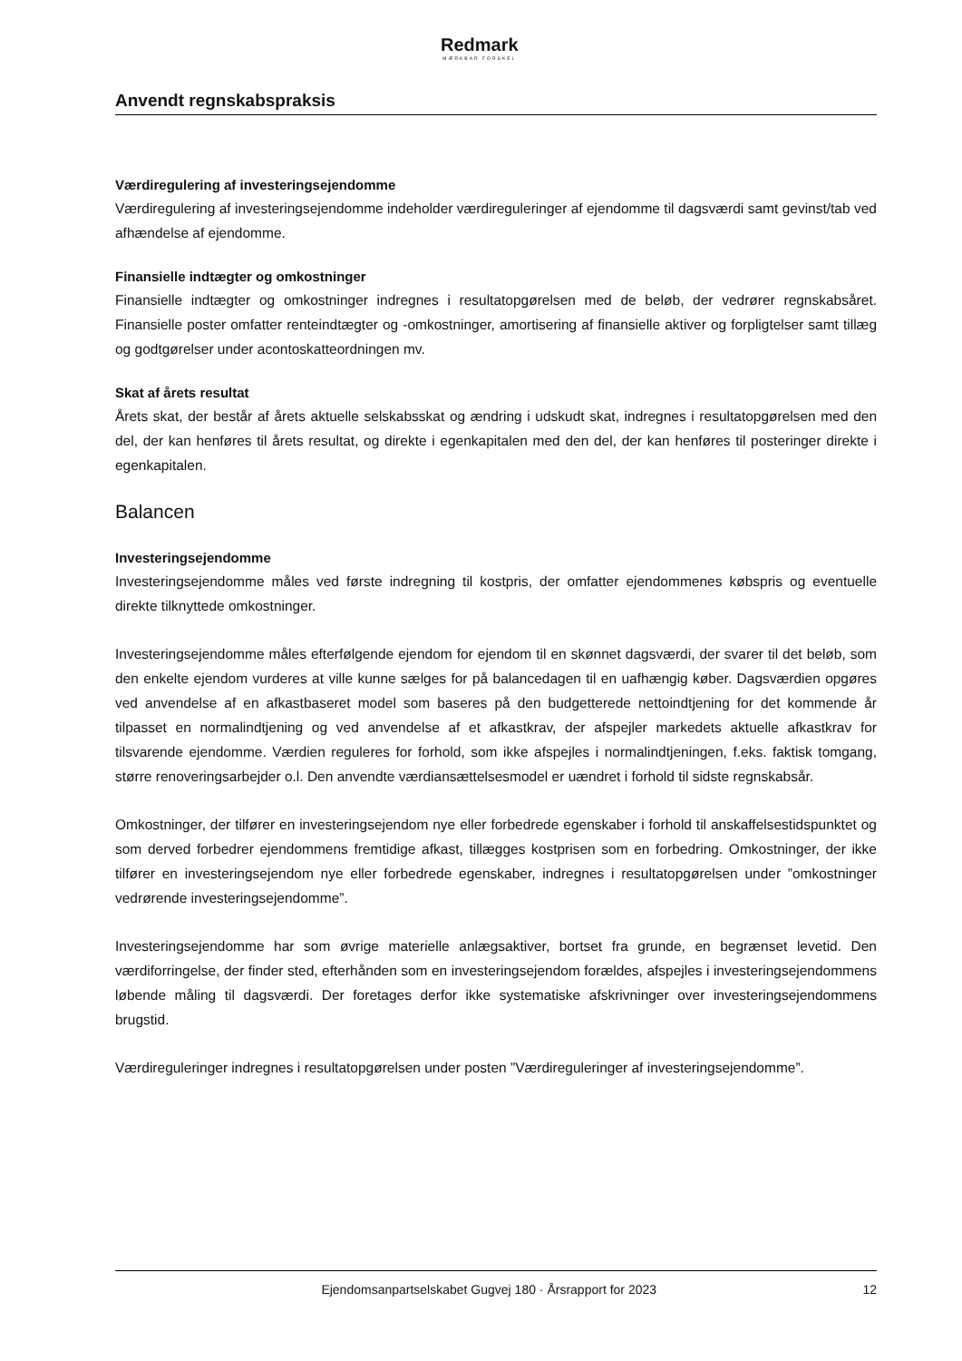Redmark
MÆRKBAR FORSKEL
Anvendt regnskabspraksis
Værdiregulering af investeringsejendomme
Værdiregulering af investeringsejendomme indeholder værdireguleringer af ejendomme til dagsværdi samt gevinst/tab ved afhændelse af ejendomme.
Finansielle indtægter og omkostninger
Finansielle indtægter og omkostninger indregnes i resultatopgørelsen med de beløb, der vedrører regnskabsåret. Finansielle poster omfatter renteindtægter og -omkostninger, amortisering af finansielle aktiver og forpligtelser samt tillæg og godtgørelser under acontoskatteordningen mv.
Skat af årets resultat
Årets skat, der består af årets aktuelle selskabsskat og ændring i udskudt skat, indregnes i resultatopgørelsen med den del, der kan henføres til årets resultat, og direkte i egenkapitalen med den del, der kan henføres til posteringer direkte i egenkapitalen.
Balancen
Investeringsejendomme
Investeringsejendomme måles ved første indregning til kostpris, der omfatter ejendommenes købspris og eventuelle direkte tilknyttede omkostninger.
Investeringsejendomme måles efterfølgende ejendom for ejendom til en skønnet dagsværdi, der svarer til det beløb, som den enkelte ejendom vurderes at ville kunne sælges for på balancedagen til en uafhængig køber. Dagsværdien opgøres ved anvendelse af en afkastbaseret model som baseres på den budgetterede nettoindtjening for det kommende år tilpasset en normalindtjening og ved anvendelse af et afkastkrav, der afspejler markedets aktuelle afkastkrav for tilsvarende ejendomme. Værdien reguleres for forhold, som ikke afspejles i normalindtjeningen, f.eks. faktisk tomgang, større renoveringsarbejder o.l. Den anvendte værdiansættelsesmodel er uændret i forhold til sidste regnskabsår.
Omkostninger, der tilfører en investeringsejendom nye eller forbedrede egenskaber i forhold til anskaffelsestidspunktet og som derved forbedrer ejendommens fremtidige afkast, tillægges kostprisen som en forbedring. Omkostninger, der ikke tilfører en investeringsejendom nye eller forbedrede egenskaber, indregnes i resultatopgørelsen under ”omkostninger vedrørende investeringsejendomme”.
Investeringsejendomme har som øvrige materielle anlægsaktiver, bortset fra grunde, en begrænset levetid. Den værdiforringelse, der finder sted, efterhånden som en investeringsejendom forældes, afspejles i investeringsejendommens løbende måling til dagsværdi. Der foretages derfor ikke systematiske afskrivninger over investeringsejendommens brugstid.
Værdireguleringer indregnes i resultatopgørelsen under posten ”Værdireguleringer af investeringsejendomme”.
Ejendomsanpartselskabet Gugvej 180 · Årsrapport for 2023 12